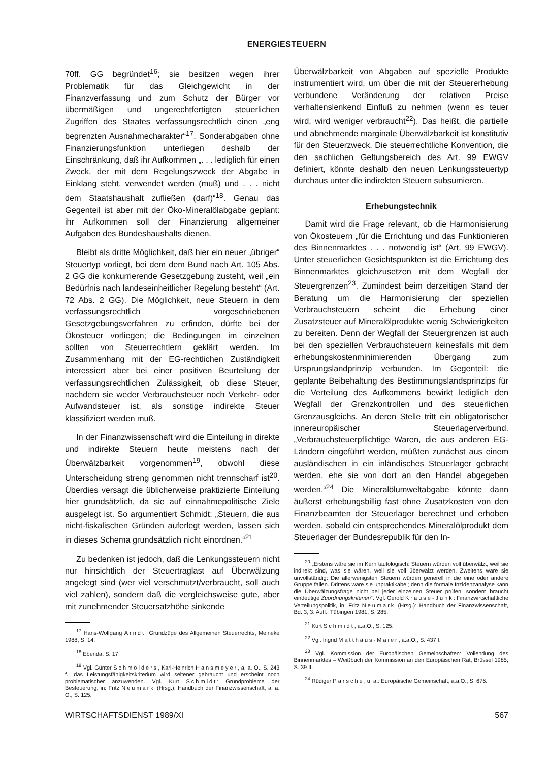ENERGIESTEUERN
70ff. GG begründet<sup>16</sup>; sie besitzen wegen ihrer Problematik für das Gleichgewicht in der Finanzverfassung und zum Schutz der Bürger vor übermäßigen und ungerechtfertigten steuerlichen Zugriffen des Staates verfassungsrechtlich einen „eng begrenzten Ausnahmecharakter“<sup>17</sup>. Sonderabgaben ohne Finanzierungsfunktion unterliegen deshalb der Einschränkung, daß ihr Aufkommen „. . . lediglich für einen Zweck, der mit dem Regelungszweck der Abgabe in Einklang steht, verwendet werden (muß) und . . . nicht dem Staatshaushalt zufließen (darf)“<sup>18</sup>. Genau das Gegenteil ist aber mit der Öko-Mineralölabgabe geplant: ihr Aufkommen soll der Finanzierung allgemeiner Aufgaben des Bundeshaushalts dienen.
Bleibt als dritte Möglichkeit, daß hier ein neuer „übriger“ Steuertyp vorliegt, bei dem dem Bund nach Art. 105 Abs. 2 GG die konkurrierende Gesetzgebung zusteht, weil „ein Bedürfnis nach landeseinheitlicher Regelung besteht“ (Art. 72 Abs. 2 GG). Die Möglichkeit, neue Steuern in dem verfassungsrechtlich vorgeschriebenen Gesetzgebungsverfahren zu erfinden, dürfte bei der Ökosteuer vorliegen; die Bedingungen im einzelnen sollten von Steuerrechtlern geklärt werden. Im Zusammenhang mit der EG-rechtlichen Zuständigkeit interessiert aber bei einer positiven Beurteilung der verfassungsrechtlichen Zulässigkeit, ob diese Steuer, nachdem sie weder Verbrauchsteuer noch Verkehr- oder Aufwandsteuer ist, als sonstige indirekte Steuer klassifiziert werden muß.
In der Finanzwissenschaft wird die Einteilung in direkte und indirekte Steuern heute meistens nach der Überwälzbarkeit vorgenommen<sup>19</sup>, obwohl diese Unterscheidung streng genommen nicht trennscharf ist<sup>20</sup>. Überdies versagt die üblicherweise praktizierte Einteilung hier grundsätzlich, da sie auf einnahmepolitische Ziele ausgelegt ist. So argumentiert Schmidt: „Steuern, die aus nicht-fiskalischen Gründen auferlegt werden, lassen sich in dieses Schema grundsätzlich nicht einordnen.“<sup>21</sup>
Zu bedenken ist jedoch, daß die Lenkungssteuern nicht nur hinsichtlich der Steuertraglast auf Überwälzung angelegt sind (wer viel verschmutzt/verbraucht, soll auch viel zahlen), sondern daß die vergleichsweise gute, aber mit zunehmender Steuersatzhöhe sinkende
<sup>17</sup> Hans-Wolfgang Arndt: Grundzüge des Allgemeinen Steuerrechts, Meineke 1988, S. 14.
<sup>18</sup> Ebenda, S. 17.
<sup>19</sup> Vgl. Günter Schmölders, Karl-Heinrich Hansmeyer, a. a. O., S. 243 f.; das Leistungsfähigkeitskriterium wird seltener gebraucht und erscheint noch problematischer anzuwenden. Vgl. Kurt Schmidt: Grundprobleme der Besteuerung, in: Fritz Neumark (Hrsg.): Handbuch der Finanzwissenschaft, a. a. O., S. 125.
Überwälzbarkeit von Abgaben auf spezielle Produkte instrumentiert wird, um über die mit der Steuererhebung verbundene Veränderung der relativen Preise verhaltenslenkend Einfluß zu nehmen (wenn es teuer wird, wird weniger verbraucht<sup>22</sup>). Das heißt, die partielle und abnehmende marginale Überwälzbarkeit ist konstitutiv für den Steuerzweck. Die steuerrechtliche Konvention, die den sachlichen Geltungsbereich des Art. 99 EWGV definiert, könnte deshalb den neuen Lenkungssteuertyp durchaus unter die indirekten Steuern subsumieren.
Erhebungstechnik
Damit wird die Frage relevant, ob die Harmonisierung von Ökosteuern „für die Errichtung und das Funktionieren des Binnenmarktes . . . notwendig ist“ (Art. 99 EWGV). Unter steuerlichen Gesichtspunkten ist die Errichtung des Binnenmarktes gleichzusetzen mit dem Wegfall der Steuergrenzen<sup>23</sup>. Zumindest beim derzeitigen Stand der Beratung um die Harmonisierung der speziellen Verbrauchsteuern scheint die Erhebung einer Zusatzsteuer auf Mineralölprodukte wenig Schwierigkeiten zu bereiten. Denn der Wegfall der Steuergrenzen ist auch bei den speziellen Verbrauchsteuern keinesfalls mit dem erhebungskostenminimierenden Übergang zum Ursprungslandprinzip verbunden. Im Gegenteil: die geplante Beibehaltung des Bestimmungslandsprinzips für die Verteilung des Aufkommens bewirkt lediglich den Wegfall der Grenzkontrollen und des steuerlichen Grenzausgleichs. An deren Stelle tritt ein obligatorischer innereuropäischer Steuerlagerverbund. „Verbrauchsteuerpflichtige Waren, die aus anderen EG-Ländern eingeführt werden, müßten zunächst aus einem ausländischen in ein inländisches Steuerlager gebracht werden, ehe sie von dort an den Handel abgegeben werden.“<sup>24</sup> Die Mineralölumweltabgabe könnte dann äußerst erhebungsbillig fast ohne Zusatzkosten von den Finanzbeamten der Steuerlager berechnet und erhoben werden, sobald ein entsprechendes Mineralölprodukt dem Steuerlager der Bundesrepublik für den In-
<sup>20</sup> „Erstens wäre sie im Kern tautologisch: Steuern würden voll überwälzt, weil sie indirekt sind, was sie wären, weil sie voll überwälzt werden. Zweitens wäre sie unvollständig: Die allerwenigsten Steuern würden generell in die eine oder andere Gruppe fallen. Drittens wäre sie unpraktikabel; denn die formale Inzidenzanalyse kann die Überwälzungsfrage nicht bei jeder einzelnen Steuer prüfen, sondern braucht eindeutige Zuordnungskriterien“. Vgl. Gerold Krause-Junk: Finanzwirtschaftliche Verteilungspolitik, in: Fritz Neumark (Hrsg.): Handbuch der Finanzwissenschaft, Bd. 3, 3. Aufl., Tübingen 1981, S. 285.
<sup>21</sup> Kurt Schmidt, a.a.O., S. 125.
<sup>22</sup> Vgl. Ingrid Matthäus-Maier, a.a.O., S. 437 f.
<sup>23</sup> Vgl. Kommission der Europäischen Gemeinschaften: Vollendung des Binnenmarktes – Weißbuch der Kommission an den Europäischen Rat, Brüssel 1985, S. 39 ff.
<sup>24</sup> Rüdiger Parsche, u. a.: Europäische Gemeinschaft, a.a.O., S. 676.
WIRTSCHAFTSDIENST 1989/XI 567